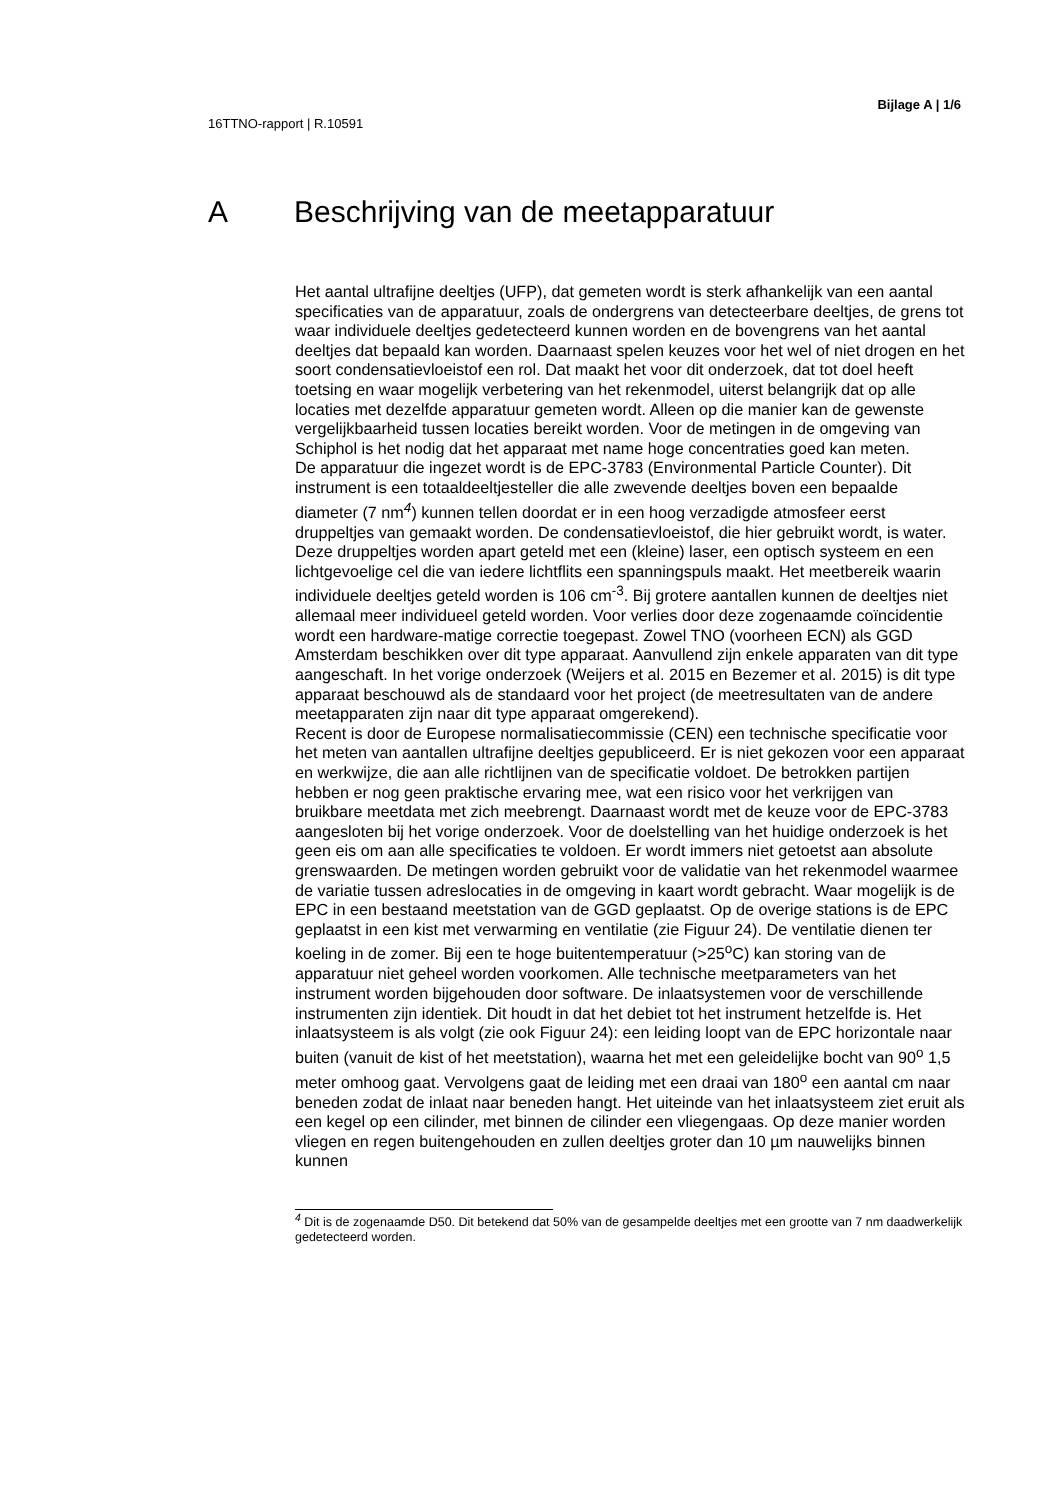Bijlage A | 1/6
16TTNO-rapport | R.10591
A Beschrijving van de meetapparatuur
Het aantal ultrafijne deeltjes (UFP), dat gemeten wordt is sterk afhankelijk van een aantal specificaties van de apparatuur, zoals de ondergrens van detecteerbare deeltjes, de grens tot waar individuele deeltjes gedetecteerd kunnen worden en de bovengrens van het aantal deeltjes dat bepaald kan worden. Daarnaast spelen keuzes voor het wel of niet drogen en het soort condensatievloeistof een rol. Dat maakt het voor dit onderzoek, dat tot doel heeft toetsing en waar mogelijk verbetering van het rekenmodel, uiterst belangrijk dat op alle locaties met dezelfde apparatuur gemeten wordt. Alleen op die manier kan de gewenste vergelijkbaarheid tussen locaties bereikt worden. Voor de metingen in de omgeving van Schiphol is het nodig dat het apparaat met name hoge concentraties goed kan meten.
De apparatuur die ingezet wordt is de EPC-3783 (Environmental Particle Counter). Dit instrument is een totaaldeeltjesteller die alle zwevende deeltjes boven een bepaalde diameter (7 nm<sup>4</sup>) kunnen tellen doordat er in een hoog verzadigde atmosfeer eerst druppeltjes van gemaakt worden. De condensatievloeistof, die hier gebruikt wordt, is water. Deze druppeltjes worden apart geteld met een (kleine) laser, een optisch systeem en een lichtgevoelige cel die van iedere lichtflits een spanningspuls maakt. Het meetbereik waarin individuele deeltjes geteld worden is 106 cm<sup>-3</sup>. Bij grotere aantallen kunnen de deeltjes niet allemaal meer individueel geteld worden. Voor verlies door deze zogenaamde coïncidentie wordt een hardware-matige correctie toegepast. Zowel TNO (voorheen ECN) als GGD Amsterdam beschikken over dit type apparaat. Aanvullend zijn enkele apparaten van dit type aangeschaft. In het vorige onderzoek (Weijers et al. 2015 en Bezemer et al. 2015) is dit type apparaat beschouwd als de standaard voor het project (de meetresultaten van de andere meetapparaten zijn naar dit type apparaat omgerekend).
Recent is door de Europese normalisatiecommissie (CEN) een technische specificatie voor het meten van aantallen ultrafijne deeltjes gepubliceerd. Er is niet gekozen voor een apparaat en werkwijze, die aan alle richtlijnen van de specificatie voldoet. De betrokken partijen hebben er nog geen praktische ervaring mee, wat een risico voor het verkrijgen van bruikbare meetdata met zich meebrengt. Daarnaast wordt met de keuze voor de EPC-3783 aangesloten bij het vorige onderzoek. Voor de doelstelling van het huidige onderzoek is het geen eis om aan alle specificaties te voldoen. Er wordt immers niet getoetst aan absolute grenswaarden. De metingen worden gebruikt voor de validatie van het rekenmodel waarmee de variatie tussen adreslocaties in de omgeving in kaart wordt gebracht. Waar mogelijk is de EPC in een bestaand meetstation van de GGD geplaatst. Op de overige stations is de EPC geplaatst in een kist met verwarming en ventilatie (zie Figuur 24). De ventilatie dienen ter koeling in de zomer. Bij een te hoge buitentemperatuur (>25<sup>o</sup>C) kan storing van de apparatuur niet geheel worden voorkomen. Alle technische meetparameters van het instrument worden bijgehouden door software. De inlaatsystemen voor de verschillende instrumenten zijn identiek. Dit houdt in dat het debiet tot het instrument hetzelfde is. Het inlaatsysteem is als volgt (zie ook Figuur 24): een leiding loopt van de EPC horizontale naar buiten (vanuit de kist of het meetstation), waarna het met een geleidelijke bocht van 90<sup>o</sup> 1,5 meter omhoog gaat. Vervolgens gaat de leiding met een draai van 180<sup>o</sup> een aantal cm naar beneden zodat de inlaat naar beneden hangt. Het uiteinde van het inlaatsysteem ziet eruit als een kegel op een cilinder, met binnen de cilinder een vliegengaas. Op deze manier worden vliegen en regen buitengehouden en zullen deeltjes groter dan 10 µm nauwelijks binnen kunnen
<sup>4</sup> Dit is de zogenaamde D50. Dit betekend dat 50% van de gesampelde deeltjes met een grootte van 7 nm daadwerkelijk gedetecteerd worden.